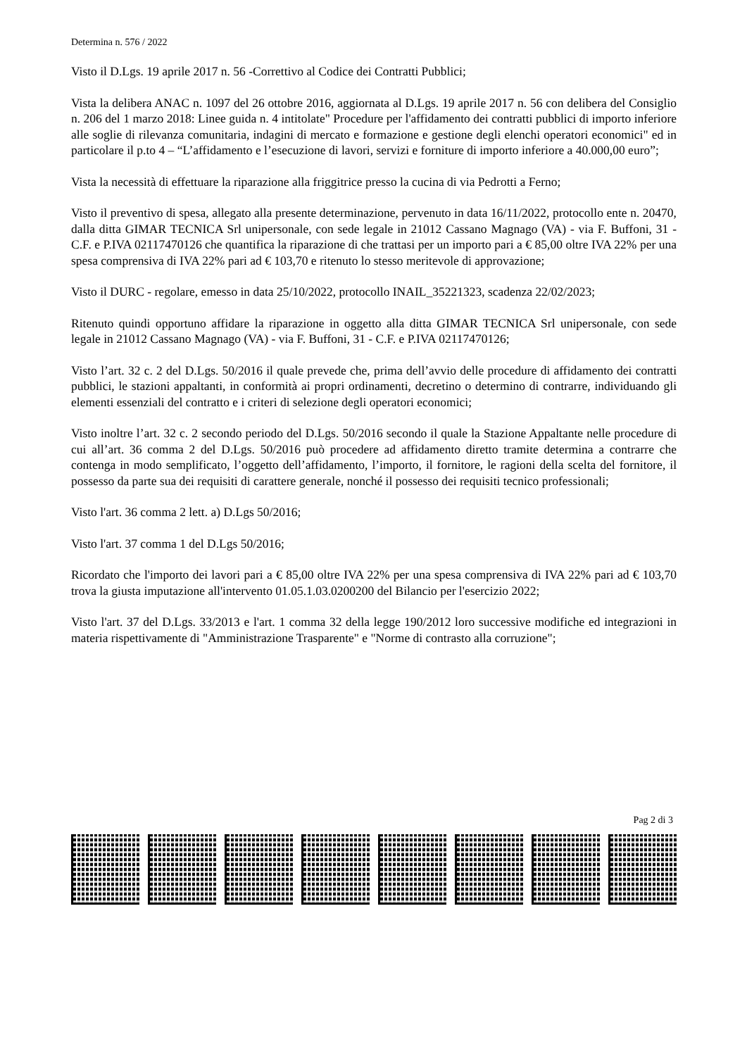Determina n. 576 / 2022
Visto il D.Lgs. 19 aprile 2017 n. 56 -Correttivo al Codice dei Contratti Pubblici;
Vista la delibera ANAC n. 1097 del 26 ottobre 2016, aggiornata al D.Lgs. 19 aprile 2017 n. 56 con delibera del Consiglio n. 206 del 1 marzo 2018: Linee guida n. 4 intitolate" Procedure per l'affidamento dei contratti pubblici di importo inferiore alle soglie di rilevanza comunitaria, indagini di mercato e formazione e gestione degli elenchi operatori economici" ed in particolare il p.to 4 – “L’affidamento e l’esecuzione di lavori, servizi e forniture di importo inferiore a 40.000,00 euro”;
Vista la necessità di effettuare la riparazione alla friggitrice presso la cucina di via Pedrotti a Ferno;
Visto il preventivo di spesa, allegato alla presente determinazione, pervenuto in data 16/11/2022, protocollo ente n. 20470, dalla ditta GIMAR TECNICA Srl unipersonale, con sede legale in 21012 Cassano Magnago (VA) - via F. Buffoni, 31 - C.F. e P.IVA 02117470126 che quantifica la riparazione di che trattasi per un importo pari a € 85,00 oltre IVA 22% per una spesa comprensiva di IVA 22% pari ad € 103,70 e ritenuto lo stesso meritevole di approvazione;
Visto il DURC - regolare, emesso in data 25/10/2022, protocollo INAIL_35221323, scadenza 22/02/2023;
Ritenuto quindi opportuno affidare la riparazione in oggetto alla ditta GIMAR TECNICA Srl unipersonale, con sede legale in 21012 Cassano Magnago (VA) - via F. Buffoni, 31 - C.F. e P.IVA 02117470126;
Visto l’art. 32 c. 2 del D.Lgs. 50/2016 il quale prevede che, prima dell’avvio delle procedure di affidamento dei contratti pubblici, le stazioni appaltanti, in conformità ai propri ordinamenti, decretino o determino di contrarre, individuando gli elementi essenziali del contratto e i criteri di selezione degli operatori economici;
Visto inoltre l’art. 32 c. 2 secondo periodo del D.Lgs. 50/2016 secondo il quale la Stazione Appaltante nelle procedure di cui all’art. 36 comma 2 del D.Lgs. 50/2016 può procedere ad affidamento diretto tramite determina a contrarre che contenga in modo semplificato, l’oggetto dell’affidamento, l’importo, il fornitore, le ragioni della scelta del fornitore, il possesso da parte sua dei requisiti di carattere generale, nonché il possesso dei requisiti tecnico professionali;
Visto l'art. 36 comma 2 lett. a) D.Lgs 50/2016;
Visto l'art. 37 comma 1 del D.Lgs 50/2016;
Ricordato che l'importo dei lavori pari a € 85,00 oltre IVA 22% per una spesa comprensiva di IVA 22% pari ad € 103,70 trova la giusta imputazione all'intervento 01.05.1.03.0200200 del Bilancio per l'esercizio 2022;
Visto l'art. 37 del D.Lgs. 33/2013 e l'art. 1 comma 32 della legge 190/2012 loro successive modifiche ed integrazioni in materia rispettivamente di "Amministrazione Trasparente" e "Norme di contrasto alla corruzione";
Pag 2 di 3